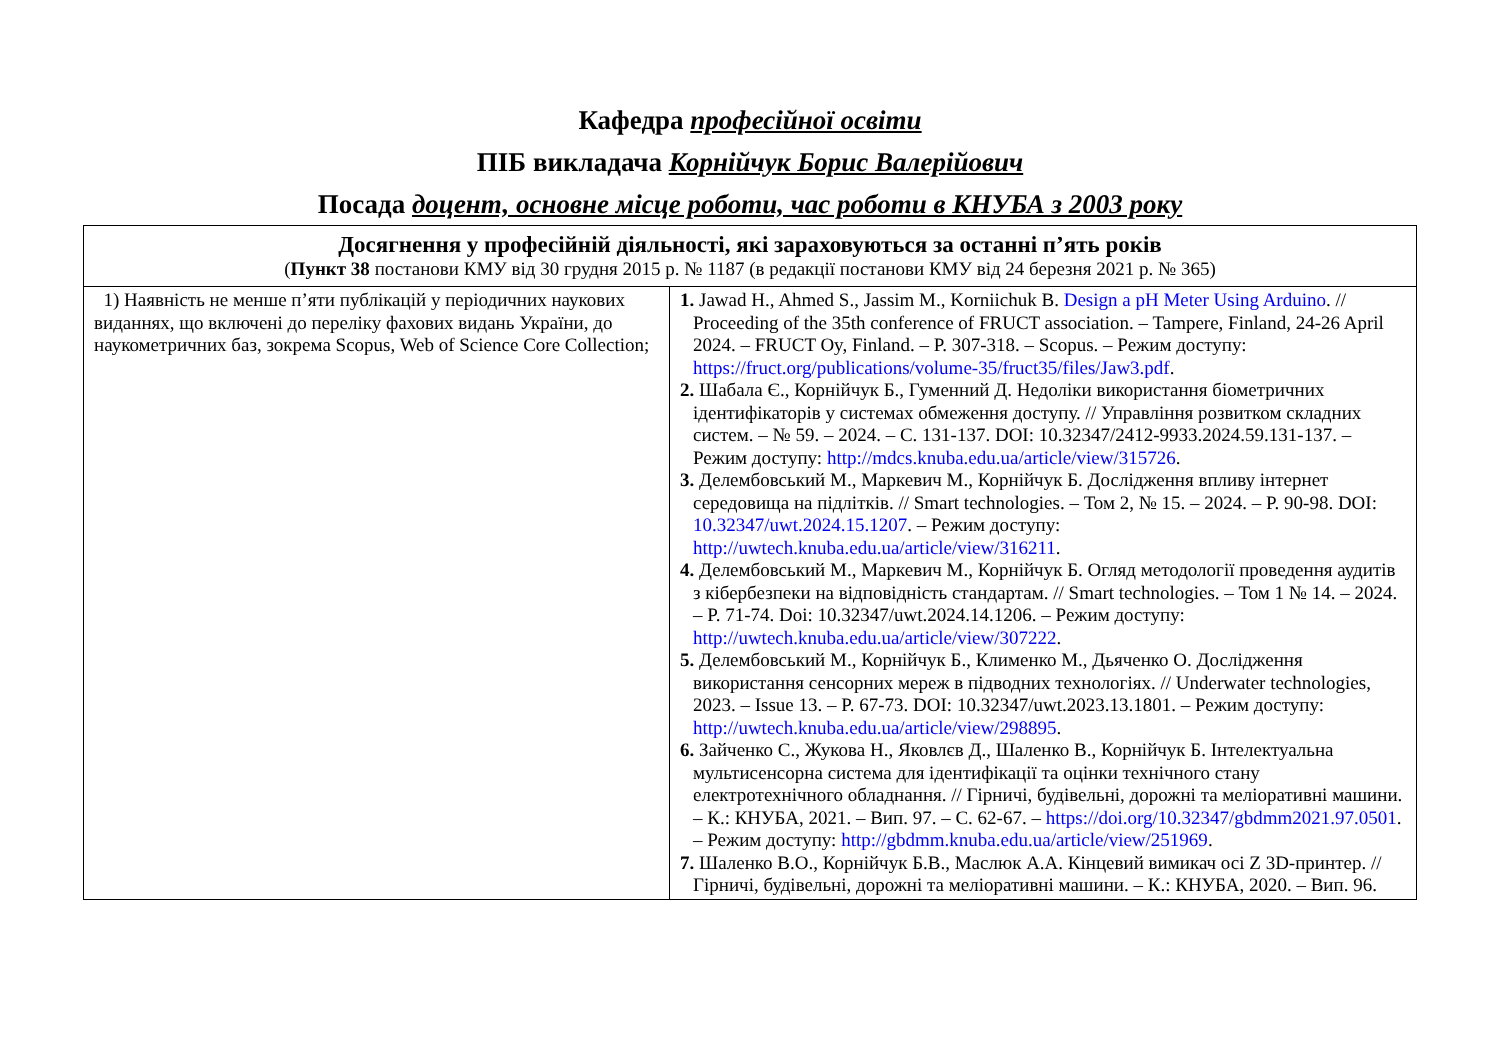Кафедра професійної освіти
ПІБ викладача Корнійчук Борис Валерійович
Посада доцент, основне місце роботи, час роботи в КНУБА з 2003 року
| Досягнення у професійній діяльності, які зараховуються за останні п’ять років ( Пункт 38 постанови КМУ від 30 грудня 2015 р. № 1187 (в редакції постанови КМУ від 24 березня 2021 р. № 365) | |
| 1) Наявність не менше п’яти публікацій у періодичних наукових виданнях, що включені до переліку фахових видань України, до наукометричних баз, зокрема Scopus, Web of Science Core Collection; | 1. Jawad H., Ahmed S., Jassim M., Korniichuk B. Design a pH Meter Using Arduino . // Proceeding of the 35th conference of FRUCT association. – Tampere, Finland, 24-26 April 2024. – FRUCT Oy, Finland. – P. 307-318. – Scopus. – Режим доступу: https://fruct.org/publications/volume-35/fruct35/files/Jaw3.pdf . 2. Шабала Є., Корнійчук Б., Гуменний Д. Недоліки використання біометричних ідентифікаторів у системах обмеження доступу. // Управління розвитком складних систем. – № 59. – 2024. – С. 131-137. DOI: 10.32347/2412-9933.2024.59.131-137. – Режим доступу: http://mdcs.knuba.edu.ua/article/view/315726 . 3. Делембовський М., Маркевич М., Корнійчук Б. Дослідження впливу інтернет середовища на підлітків. // Smart technologies. – Том 2, № 15. – 2024. – P. 90-98. DOI: 10.32347/uwt.2024.15.1207 . – Режим доступу: http://uwtech.knuba.edu.ua/article/view/316211 . 4. Делембовський М., Маркевич М., Корнійчук Б. Огляд методології проведення аудитів з кібербезпеки на відповідність стандартам. // Smart technologies. – Том 1 № 14. – 2024. – P. 71-74. Doi: 10.32347/uwt.2024.14.1206. – Режим доступу: http://uwtech.knuba.edu.ua/article/view/307222 . 5. Делембовський М., Корнійчук Б., Клименко М., Дьяченко О. Дослідження використання сенсорних мереж в підводних технологіях. // Underwater technologies, 2023. – Issue 13. – P. 67-73. DOI: 10.32347/uwt.2023.13.1801. – Режим доступу: http://uwtech.knuba.edu.ua/article/view/298895 . 6. Зайченко С., Жукова Н., Яковлєв Д., Шаленко В., Корнійчук Б. Інтелектуальна мультисенсорна система для ідентифікації та оцінки технічного стану електротехнічного обладнання. // Гірничі, будівельні, дорожні та меліоративні машини. – К.: КНУБА, 2021. – Вип. 97. – С. 62-67. – https://doi.org/10.32347/gbdmm2021.97.0501 . – Режим доступу: http://gbdmm.knuba.edu.ua/article/view/251969 . 7. Шаленко В.О., Корнійчук Б.В., Маслюк А.А. Кінцевий вимикач осі Z 3D-принтер. // Гірничі, будівельні, дорожні та меліоративні машини. – К.: КНУБА, 2020. – Вип. 96. |